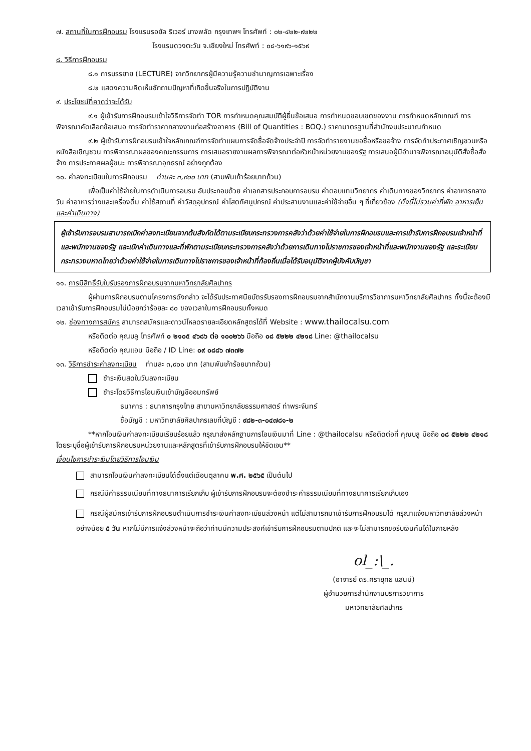๗. สถานที่ในการฝึกอบรม โรงแรมรอยัล ริเวอร์ บางพลัด กรุงเทพฯ โทรศัพท์ : ๐๒-๔๒๒-๙๒๒๒
โรงแรมดวงตะวัน จ.เชียงใหม่ โทรศัพท์ : ๐๘-๖๑๙๖-๑๕๖๙
๘. วิธีการฝึกอบรม
๘.๑ การบรรยาย (LECTURE) จากวิทยากรผู้มีความรู้ความชำนาญการเฉพาะเรื่อง
๘.๒ แสดงความคิดเห็นซักถามปัญหาที่เกิดขึ้นจริงในการปฏิบัติงาน
๙. ประโยชน์ที่คาดว่าจะได้รับ
๙.๑ ผู้เข้ารับการฝึกอบรมเข้าใจวิธีการจัดทำ TOR การกำหนดคุณสมบัติผู้ยื่นข้อเสนอ การกำหนดขอบเขตของงาน การกำหนดหลักเกณฑ์ การพิจารณาคัดเลือกข้อเสนอ การจัดทำราคากลางงานก่อสร้างอาคาร (Bill of Quantities : BOQ.) ราคามาตรฐานที่สำนักงบประมาณกำหนด
๙.๒ ผู้เข้ารับการฝึกอบรมเข้าใจหลักเกณฑ์การจัดทำแผนการจัดซื้อจัดจ้างประจำปี การจัดทำรายงานขอซื้อหรือขอจ้าง การจัดทำประกาศเชิญชวนหรือหนังสือเชิญชวน การพิจารณาผลของคณะกรรมการ การเสนอรายงานผลการพิจารณาต่อหัวหน้าหน่วยงานของรัฐ การเสนอผู้มีอำนาจพิจารณาอนุมัติสั่งซื้อสั่งจ้าง การประกาศผลผู้ชนะ การพิจารณาอุทธรณ์ อย่างถูกต้อง
๑๐. ค่าลงทะเบียนในการฝึกอบรม ท่านละ ๓,๙๐๐ บาท (สามพันเก้าร้อยบาทถ้วน)
เพื่อเป็นค่าใช้จ่ายในการดำเนินการอบรม อันประกอบด้วย ค่าเอกสารประกอบการอบรม ค่าตอบแทนวิทยากร ค่าเดินทางของวิทยากร ค่าอาหารกลางวัน ค่าอาหารว่างและเครื่องดื่ม ค่าใช้สถานที่ ค่าวัสดุอุปกรณ์ ค่าโสตทัศนูปกรณ์ ค่าประสานงานและค่าใช้จ่ายอื่น ๆ ที่เกี่ยวข้อง (ทั้งนี้ไม่รวมค่าที่พัก อาหารเย็น และค่าเดินทาง)
ผู้เข้ารับการอบรมสามารถเบิกค่าลงทะเบียนจากต้นสังกัดได้ตามระเบียบกระทรวงการคลังว่าด้วยค่าใช้จ่ายในการฝึกอบรมและการเข้ารับการฝึกอบรมเจ้าหน้าที่และพนักงานของรัฐ และเบิกค่าเดินทางและที่พักตามระเบียบกระทรวงการคลังว่าด้วยการเดินทางไปราชการของเจ้าหน้าที่และพนักงานของรัฐ และระเบียบกระทรวงมหาดไทยว่าด้วยค่าใช้จ่ายในการเดินทางไปราชการของเจ้าหน้าที่ท้องถิ่นเมื่อได้รับอนุมัติจากผู้บังคับบัญชา
๑๑. การมีสิทธิ์รับใบรับรองการฝึกอบรมจากมหาวิทยาลัยศิลปากร
ผู้ผ่านการฝึกอบรมตามโครงการดังกล่าว จะได้รับประกาศนียบัตรรับรองการฝึกอบรมจากสำนักงานบริการวิชาการมหาวิทยาลัยศิลปากร ทั้งนี้จะต้องมีเวลาเข้ารับการฝึกอบรมไม่น้อยกว่าร้อยละ ๘๐ ของเวลาในการฝึกอบรมทั้งหมด
๑๒. ช่องทางการสมัคร สามารถสมัครและดาวน์โหลดรายละเอียดหลักสูตรได้ที่ Website : www.thailocalsu.com
หรือติดต่อ คุณบลู โทรศัพท์ ๐ ๒๑๐๕ ๔๖๘๖ ต่อ ๑๐๐๒๖๖ มือถือ ๐๘ ๕๒๒๒ ๔๒๑๘ Line: @thailocalsu
หรือติดต่อ คุณแอน มือถือ / ID Line: ๐๙ ๐๘๘๖ ๗๓๗๒
๑๓. วิธีการชำระค่าลงทะเบียน ท่านละ ๓,๙๐๐ บาท (สามพันเก้าร้อยบาทถ้วน)
ชำระเงินสดในวันลงทะเบียน
ชำระโดยวิธีการโอนเงินเข้าบัญชีออมทรัพย์
ธนาคาร : ธนาคารกรุงไทย สาขามหาวิทยาลัยธรรมศาสตร์ ท่าพระจันทร์
ชื่อบัญชี : มหาวิทยาลัยศิลปากรเลขที่บัญชี : ๙๘๒-๓-๐๔๗๘๑-๒
**หากโอนเงินค่าลงทะเบียนเรียบร้อยแล้ว กรุณาส่งหลักฐานการโอนเงินมาที่ Line : @thailocalsu หรือติดต่อที่ คุณบลู มือถือ ๐๘ ๕๒๒๒ ๔๒๑๘ โดยระบุชื่อผู้เข้ารับการฝึกอบรมหน่วยงานและหลักสูตรที่เข้ารับการฝึกอบรมให้ชัดเจน**
เงื่อนไขการชำระเงินโดยวิธีการโอนเงิน
สามารถโอนเงินค่าลงทะเบียนได้ตั้งแต่เดือนตุลาคม พ.ศ. ๒๕๖๕ เป็นต้นไป
กรณีมีค่าธรรมเนียมที่ทางธนาคารเรียกเก็บ ผู้เข้ารับการฝึกอบรมจะต้องชำระค่าธรรมเนียมที่ทางธนาคารเรียกเก็บเอง
กรณีผู้สมัครเข้ารับการฝึกอบรมดำเนินการชำระเงินค่าลงทะเบียนล่วงหน้า แต่ไม่สามารถมาเข้ารับการฝึกอบรมได้ กรุณาแจ้งมหาวิทยาลัยล่วงหน้าอย่างน้อย ๕ วัน หากไม่มีการแจ้งล่วงหน้าจะถือว่าท่านมีความประสงค์เข้ารับการฝึกอบรมตามปกติ และจะไม่สามารถขอรับเงินคืนได้ในภายหลัง
ol_:\_.
(อาจารย์ ดร.ศรายุทธ แสนมี)
ผู้อำนวยการสำนักงานบริการวิชาการ
มหาวิทยาลัยศิลปากร